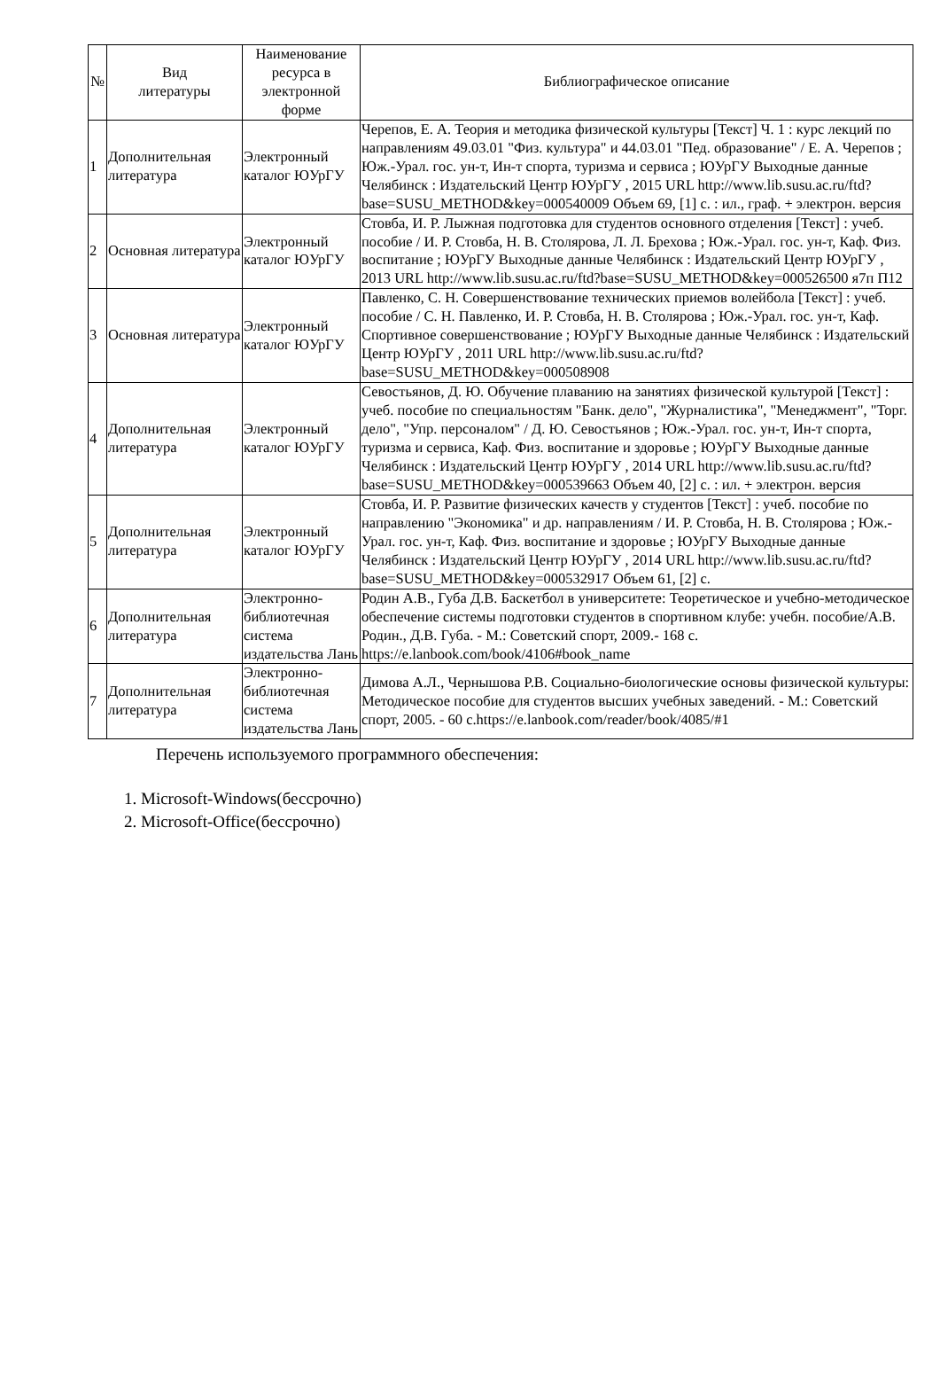| № | Вид литературы | Наименование ресурса в электронной форме | Библиографическое описание |
| --- | --- | --- | --- |
| 1 | Дополнительная литература | Электронный каталог ЮУрГУ | Черепов, Е. А. Теория и методика физической культуры [Текст] Ч. 1 : курс лекций по направлениям 49.03.01 "Физ. культура" и 44.03.01 "Пед. образование" / Е. А. Черепов ; Юж.-Урал. гос. ун-т, Ин-т спорта, туризма и сервиса ; ЮУрГУ Выходные данные Челябинск : Издательский Центр ЮУрГУ , 2015 URL http://www.lib.susu.ac.ru/ftd?base=SUSU_METHOD&key=000540009 Объем 69, [1] с. : ил., граф. + электрон. версия |
| 2 | Основная литература | Электронный каталог ЮУрГУ | Стовба, И. Р. Лыжная подготовка для студентов основного отделения [Текст] : учеб. пособие / И. Р. Стовба, Н. В. Столярова, Л. Л. Брехова ; Юж.-Урал. гос. ун-т, Каф. Физ. воспитание ; ЮУрГУ Выходные данные Челябинск : Издательский Центр ЮУрГУ , 2013 URL http://www.lib.susu.ac.ru/ftd?base=SUSU_METHOD&key=000526500 я7п П12 |
| 3 | Основная литература | Электронный каталог ЮУрГУ | Павленко, С. Н. Совершенствование технических приемов волейбола [Текст] : учеб. пособие / С. Н. Павленко, И. Р. Стовба, Н. В. Столярова ; Юж.-Урал. гос. ун-т, Каф. Спортивное совершенствование ; ЮУрГУ Выходные данные Челябинск : Издательский Центр ЮУрГУ , 2011 URL http://www.lib.susu.ac.ru/ftd?base=SUSU_METHOD&key=000508908 |
| 4 | Дополнительная литература | Электронный каталог ЮУрГУ | Севостьянов, Д. Ю. Обучение плаванию на занятиях физической культурой [Текст] : учеб. пособие по специальностям "Банк. дело", "Журналистика", "Менеджмент", "Торг. дело", "Упр. персоналом" / Д. Ю. Севостьянов ; Юж.-Урал. гос. ун-т, Ин-т спорта, туризма и сервиса, Каф. Физ. воспитание и здоровье ; ЮУрГУ Выходные данные Челябинск : Издательский Центр ЮУрГУ , 2014 URL http://www.lib.susu.ac.ru/ftd?base=SUSU_METHOD&key=000539663 Объем 40, [2] с. : ил. + электрон. версия |
| 5 | Дополнительная литература | Электронный каталог ЮУрГУ | Стовба, И. Р. Развитие физических качеств у студентов [Текст] : учеб. пособие по направлению "Экономика" и др. направлениям / И. Р. Стовба, Н. В. Столярова ; Юж.-Урал. гос. ун-т, Каф. Физ. воспитание и здоровье ; ЮУрГУ Выходные данные Челябинск : Издательский Центр ЮУрГУ , 2014 URL http://www.lib.susu.ac.ru/ftd?base=SUSU_METHOD&key=000532917 Объем 61, [2] с. |
| 6 | Дополнительная литература | Электронно-библиотечная система издательства Лань | Родин А.В., Губа Д.В. Баскетбол в университете: Теоретическое и учебно-методическое обеспечение системы подготовки студентов в спортивном клубе: учебн. пособие/А.В. Родин., Д.В. Губа. - М.: Советский спорт, 2009.- 168 с. https://e.lanbook.com/book/4106#book_name |
| 7 | Дополнительная литература | Электронно-библиотечная система издательства Лань | Димова А.Л., Чернышова Р.В. Социально-биологические основы физической культуры: Методическое пособие для студентов высших учебных заведений. - М.: Советский спорт, 2005. - 60 с.https://e.lanbook.com/reader/book/4085/#1 |
Перечень используемого программного обеспечения:
1. Microsoft-Windows(бессрочно)
2. Microsoft-Office(бессрочно)